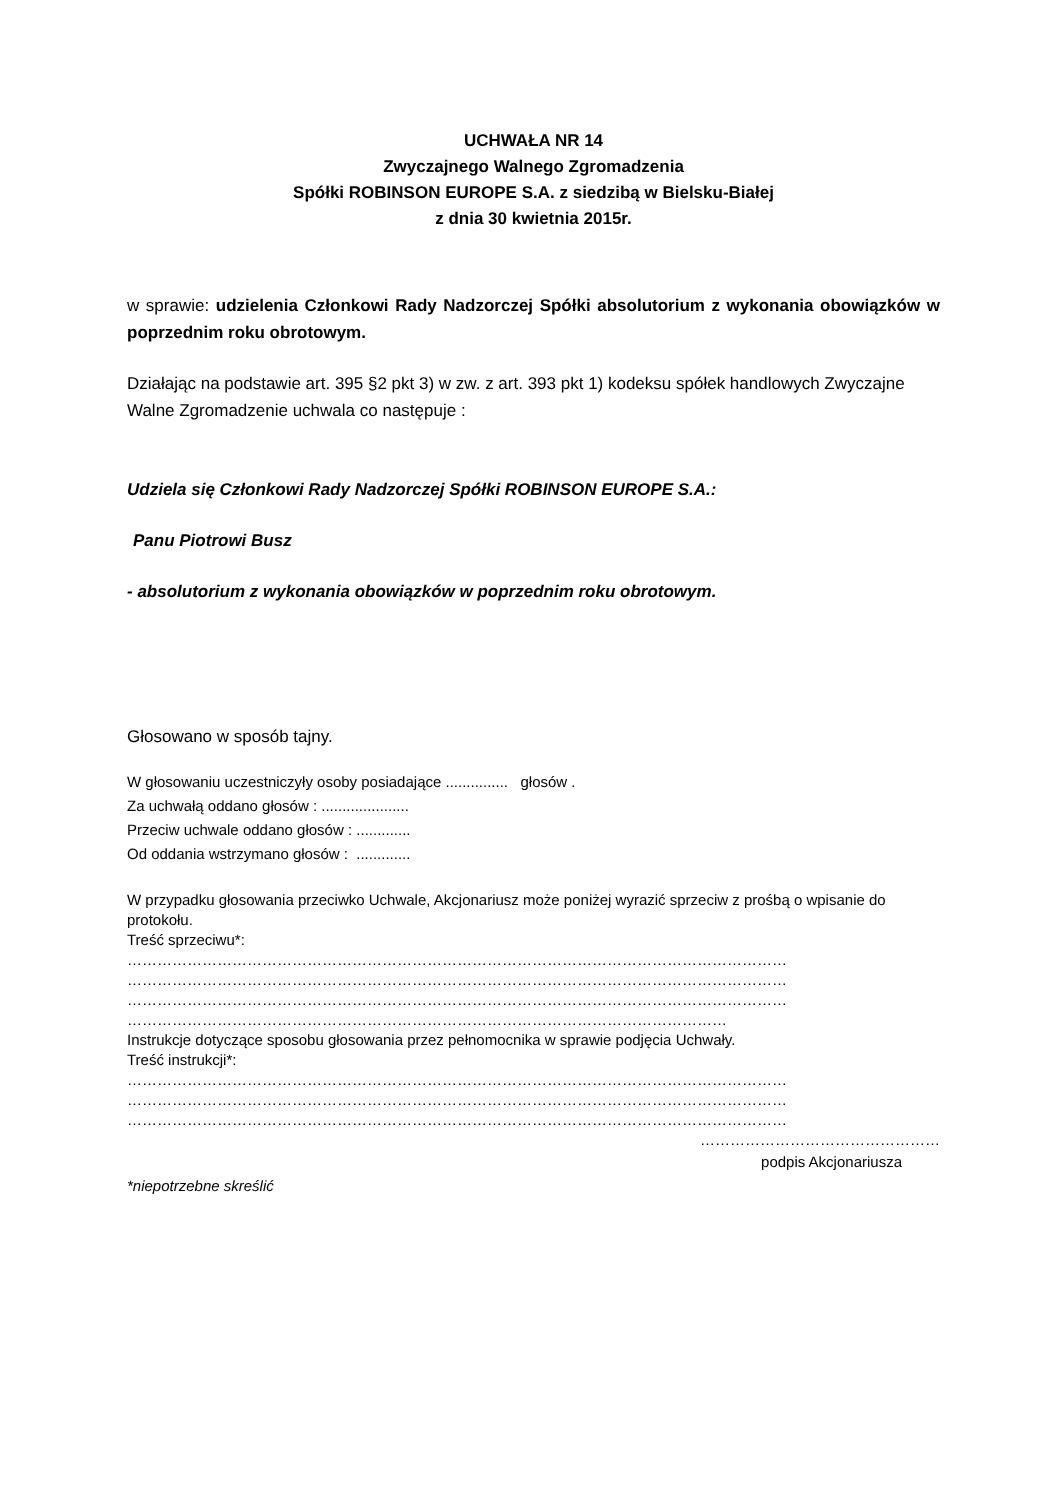UCHWAŁA NR 14
Zwyczajnego Walnego Zgromadzenia
Spółki ROBINSON EUROPE S.A. z siedzibą w Bielsku-Białej
z dnia 30 kwietnia 2015r.
w sprawie: udzielenia Członkowi Rady Nadzorczej Spółki absolutorium z wykonania obowiązków w poprzednim roku obrotowym.
Działając na podstawie art. 395 §2 pkt 3) w zw. z art. 393 pkt 1) kodeksu spółek handlowych Zwyczajne Walne Zgromadzenie uchwala co następuje :
Udziela się Członkowi Rady Nadzorczej Spółki ROBINSON EUROPE S.A.:
Panu Piotrowi Busz
- absolutorium z wykonania obowiązków w poprzednim roku obrotowym.
Głosowano w sposób tajny.
W głosowaniu uczestniczyły osoby posiadające ............... głosów .
Za uchwałą oddano głosów : .....................
Przeciw uchwale oddano głosów : .............
Od oddania wstrzymano głosów : .............
W przypadku głosowania przeciwko Uchwale, Akcjonariusz może poniżej wyrazić sprzeciw z prośbą o wpisanie do protokołu.
Treść sprzeciwu*:
……………………………………………………………………………………………………………………
……………………………………………………………………………………………………………………
……………………………………………………………………………………………………………………
…………………………………………………………………………………………………………
Instrukcje dotyczące sposobu głosowania przez pełnomocnika w sprawie podjęcia Uchwały.
Treść instrukcji*:
……………………………………………………………………………………………………………………
……………………………………………………………………………………………………………………
……………………………………………………………………………………………………………………
…………………………………………
podpis Akcjonariusza
*niepotrzebne skreślić